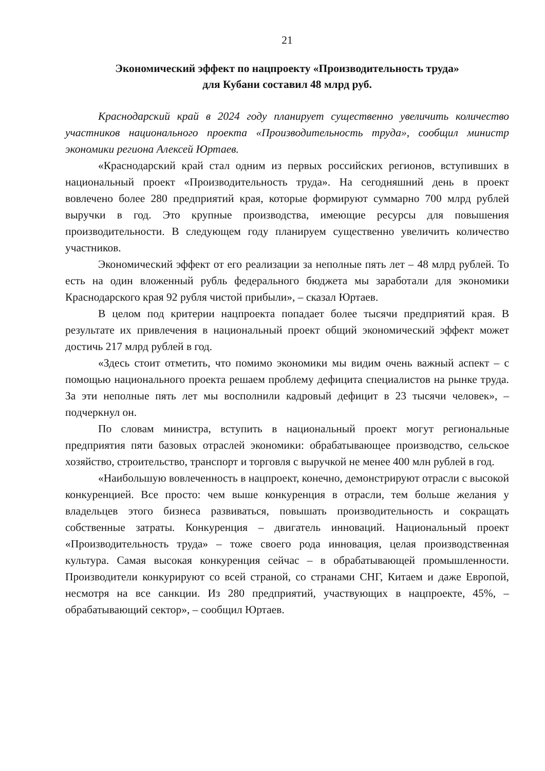21
Экономический эффект по нацпроекту «Производительность труда»
для Кубани составил 48 млрд руб.
Краснодарский край в 2024 году планирует существенно увеличить количество участников национального проекта «Производительность труда», сообщил министр экономики региона Алексей Юртаев.
«Краснодарский край стал одним из первых российских регионов, вступивших в национальный проект «Производительность труда». На сегодняшний день в проект вовлечено более 280 предприятий края, которые формируют суммарно 700 млрд рублей выручки в год. Это крупные производства, имеющие ресурсы для повышения производительности. В следующем году планируем существенно увеличить количество участников.
Экономический эффект от его реализации за неполные пять лет – 48 млрд рублей. То есть на один вложенный рубль федерального бюджета мы заработали для экономики Краснодарского края 92 рубля чистой прибыли», – сказал Юртаев.
В целом под критерии нацпроекта попадает более тысячи предприятий края. В результате их привлечения в национальный проект общий экономический эффект может достичь 217 млрд рублей в год.
«Здесь стоит отметить, что помимо экономики мы видим очень важный аспект – с помощью национального проекта решаем проблему дефицита специалистов на рынке труда. За эти неполные пять лет мы восполнили кадровый дефицит в 23 тысячи человек», – подчеркнул он.
По словам министра, вступить в национальный проект могут региональные предприятия пяти базовых отраслей экономики: обрабатывающее производство, сельское хозяйство, строительство, транспорт и торговля с выручкой не менее 400 млн рублей в год.
«Наибольшую вовлеченность в нацпроект, конечно, демонстрируют отрасли с высокой конкуренцией. Все просто: чем выше конкуренция в отрасли, тем больше желания у владельцев этого бизнеса развиваться, повышать производительность и сокращать собственные затраты. Конкуренция – двигатель инноваций. Национальный проект «Производительность труда» – тоже своего рода инновация, целая производственная культура. Самая высокая конкуренция сейчас – в обрабатывающей промышленности. Производители конкурируют со всей страной, со странами СНГ, Китаем и даже Европой, несмотря на все санкции. Из 280 предприятий, участвующих в нацпроекте, 45%, – обрабатывающий сектор», – сообщил Юртаев.